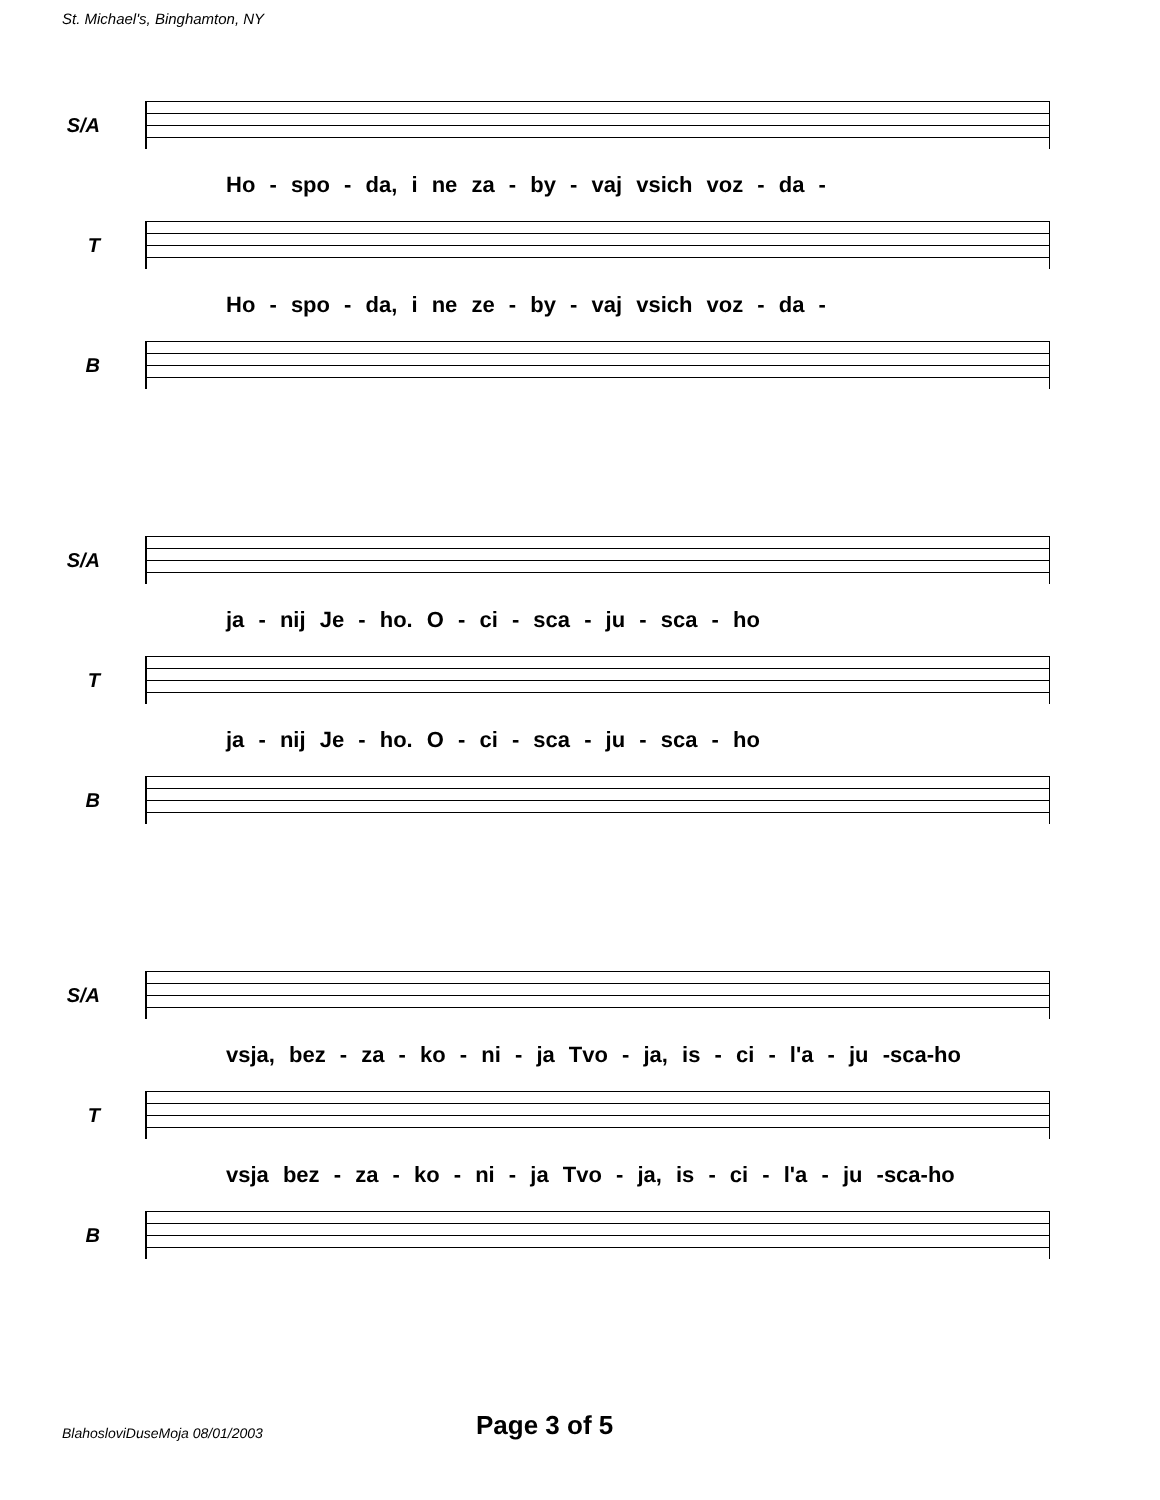St. Michael's, Binghamton, NY
S/A
Ho - spo - da, i ne za - by - vaj vsich voz - da -
T
Ho - spo - da, i ne ze - by - vaj vsich voz - da -
B
S/A
ja - nij Je - ho. O - ci - sca - ju - sca - ho
T
ja - nij Je - ho. O - ci - sca - ju - sca - ho
B
S/A
vsja, bez - za - ko - ni - ja Tvo - ja, is - ci - l'a - ju -sca-ho
T
vsja bez - za - ko - ni - ja Tvo - ja, is - ci - l'a - ju -sca-ho
B
BlahosloviDuseMoja 08/01/2003 Page 3 of 5